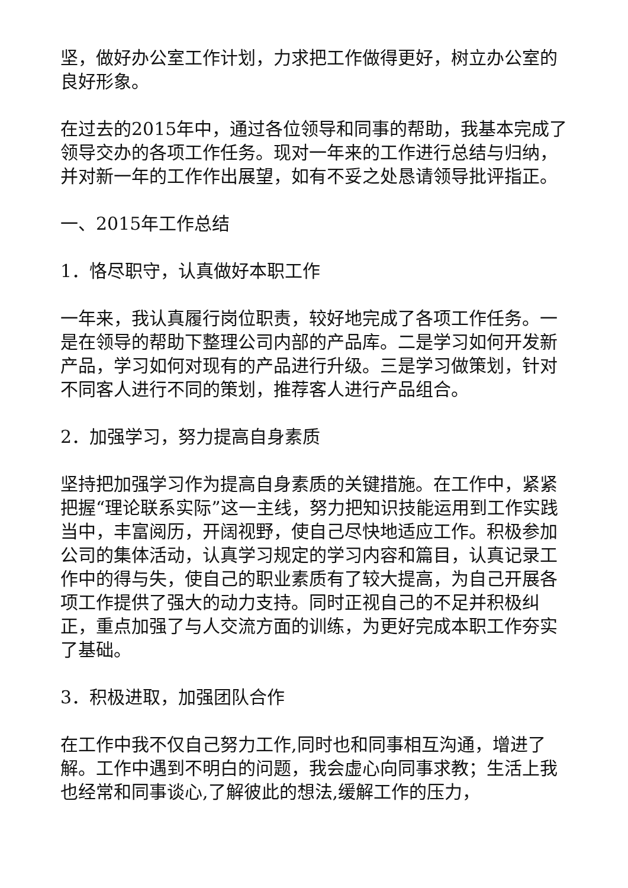坚，做好办公室工作计划，力求把工作做得更好，树立办公室的良好形象。
在过去的2015年中，通过各位领导和同事的帮助，我基本完成了领导交办的各项工作任务。现对一年来的工作进行总结与归纳，并对新一年的工作作出展望，如有不妥之处恳请领导批评指正。
一、2015年工作总结
1．恪尽职守，认真做好本职工作
一年来，我认真履行岗位职责，较好地完成了各项工作任务。一是在领导的帮助下整理公司内部的产品库。二是学习如何开发新产品，学习如何对现有的产品进行升级。三是学习做策划，针对不同客人进行不同的策划，推荐客人进行产品组合。
2．加强学习，努力提高自身素质
坚持把加强学习作为提高自身素质的关键措施。在工作中，紧紧把握“理论联系实际”这一主线，努力把知识技能运用到工作实践当中，丰富阅历，开阔视野，使自己尽快地适应工作。积极参加公司的集体活动，认真学习规定的学习内容和篇目，认真记录工作中的得与失，使自己的职业素质有了较大提高，为自己开展各项工作提供了强大的动力支持。同时正视自己的不足并积极纠正，重点加强了与人交流方面的训练，为更好完成本职工作夯实了基础。
3．积极进取，加强团队合作
在工作中我不仅自己努力工作,同时也和同事相互沟通，增进了解。工作中遇到不明白的问题，我会虚心向同事求教；生活上我也经常和同事谈心,了解彼此的想法,缓解工作的压力，